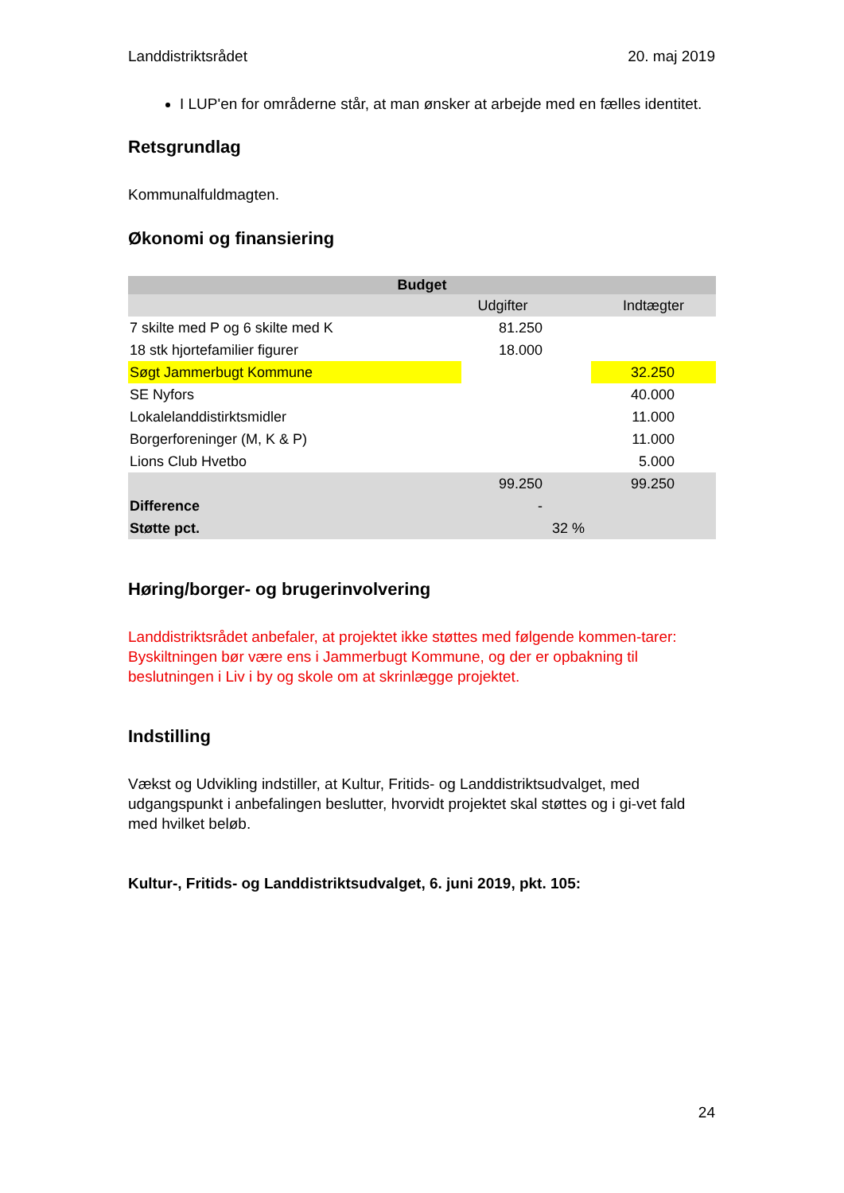Landdistriktsrådet 20. maj 2019
I LUP'en for områderne står, at man ønsker at arbejde med en fælles identitet.
Retsgrundlag
Kommunalfuldmagten.
Økonomi og finansiering
| Budget | | | |
| --- | --- | --- | --- |
| | Udgifter | | Indtægter |
| 7 skilte med P og 6 skilte med K | 81.250 | | |
| 18 stk hjortefamilier figurer | 18.000 | | |
| Søgt Jammerbugt Kommune | | | 32.250 |
| SE Nyfors | | | 40.000 |
| Lokalelanddistirktsmidler | | | 11.000 |
| Borgerforeninger (M, K & P) | | | 11.000 |
| Lions Club Hvetbo | | | 5.000 |
| | 99.250 | | 99.250 |
| Difference | - | | |
| Støtte pct. | | 32 % | |
Høring/borger- og brugerinvolvering
Landdistriktsrådet anbefaler, at projektet ikke støttes med følgende kommen-tarer:
Byskiltningen bør være ens i Jammerbugt Kommune, og der er opbakning til beslutningen i Liv i by og skole om at skrinlægge projektet.
Indstilling
Vækst og Udvikling indstiller, at Kultur, Fritids- og Landdistriktsudvalget, med udgangspunkt i anbefalingen beslutter, hvorvidt projektet skal støttes og i gi-vet fald med hvilket beløb.
Kultur-, Fritids- og Landdistriktsudvalget, 6. juni 2019, pkt. 105:
24